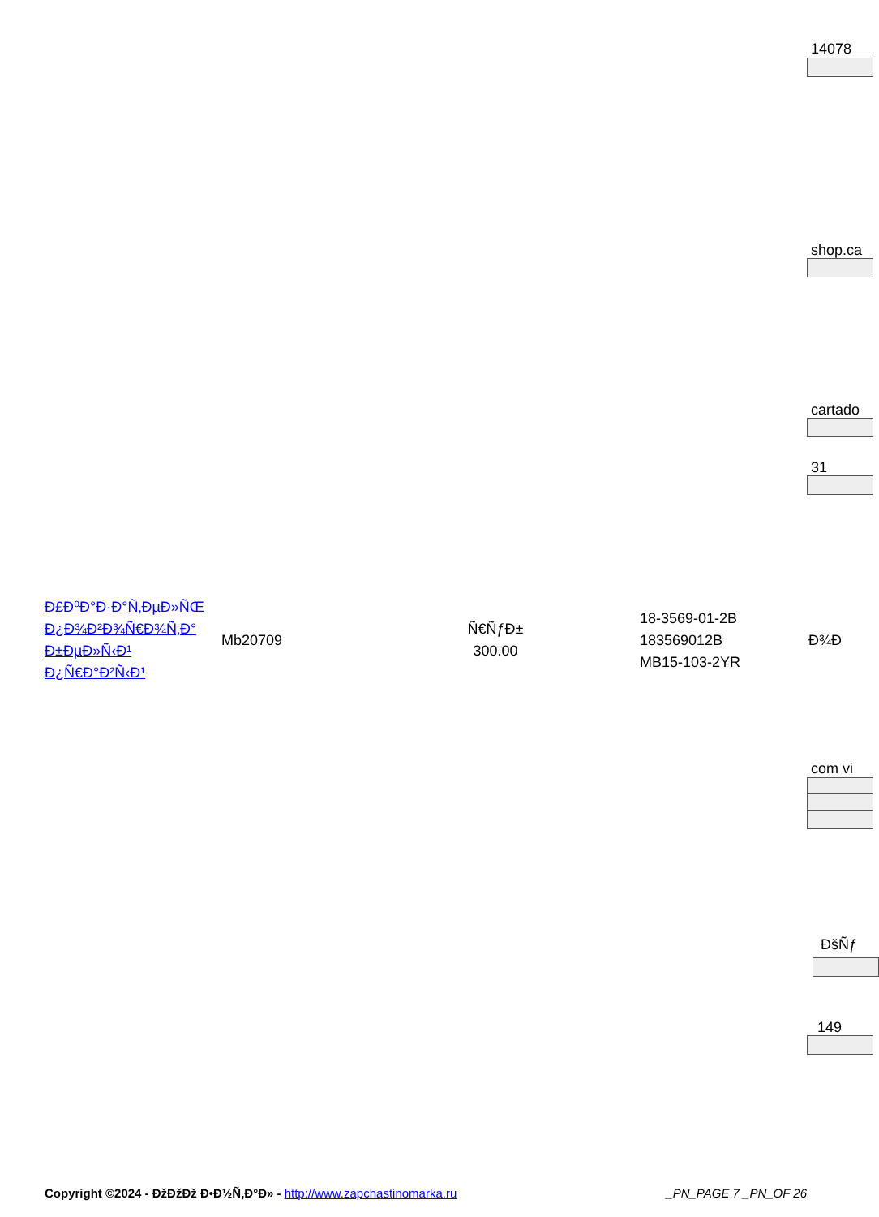14078
shop.ca
cartado
31
com vi
ĐšÑƒ
149
| Đ£Đ⁰Đ°Đ·Đ°Ñ‚ĐµĐ»ÑŒ Đ¿Đ¾Đ²Đ¾Ñ€Đ¾Ñ‚Đ° Đ±ĐµĐ»Ñ‹Đ¹ Đ¿Ñ€Đ°Đ²Ñ‹Đ¹ | Mb20709 | Ñ€ÑƒĐ± 300.00 | 18-3569-01-2B 183569012B MB15-103-2YR | Đ¾Đ |
Copyright ©2024 - ĐžĐžĐž Đ•Đ½Ñ‚Đ°Đ» - http://www.zapchastinomarka.ru _PN_PAGE 7 _PN_OF 26